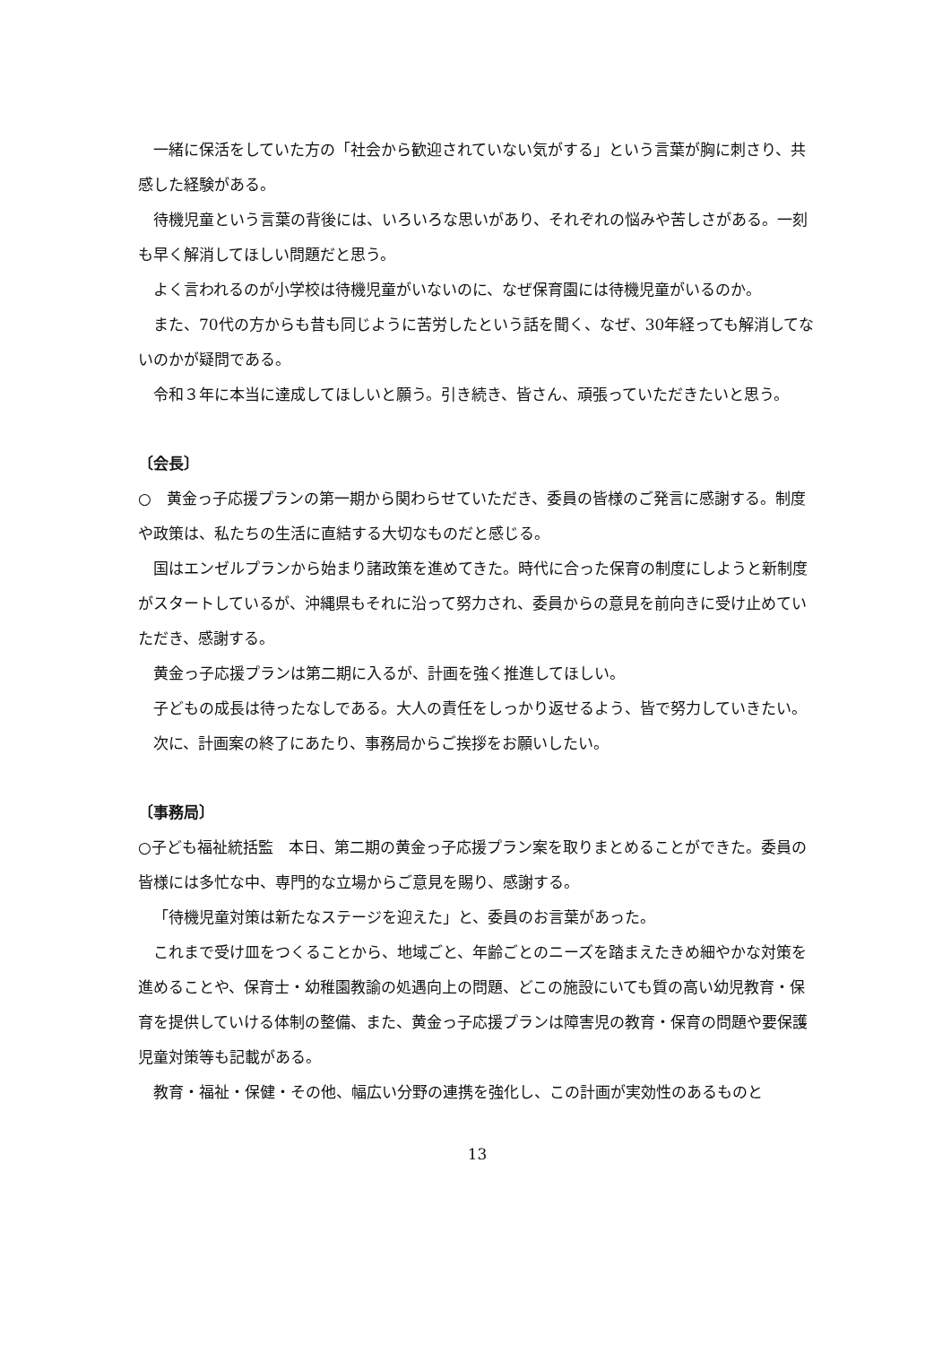一緒に保活をしていた方の「社会から歓迎されていない気がする」という言葉が胸に刺さり、共感した経験がある。
待機児童という言葉の背後には、いろいろな思いがあり、それぞれの悩みや苦しさがある。一刻も早く解消してほしい問題だと思う。
よく言われるのが小学校は待機児童がいないのに、なぜ保育園には待機児童がいるのか。
また、70代の方からも昔も同じように苦労したという話を聞く、なぜ、30年経っても解消してないのかが疑問である。
令和３年に本当に達成してほしいと願う。引き続き、皆さん、頑張っていただきたいと思う。
〔会長〕
○　黄金っ子応援プランの第一期から関わらせていただき、委員の皆様のご発言に感謝する。制度や政策は、私たちの生活に直結する大切なものだと感じる。
国はエンゼルプランから始まり諸政策を進めてきた。時代に合った保育の制度にしようと新制度がスタートしているが、沖縄県もそれに沿って努力され、委員からの意見を前向きに受け止めていただき、感謝する。
黄金っ子応援プランは第二期に入るが、計画を強く推進してほしい。
子どもの成長は待ったなしである。大人の責任をしっかり返せるよう、皆で努力していきたい。
次に、計画案の終了にあたり、事務局からご挨拶をお願いしたい。
〔事務局〕
○子ども福祉統括監　本日、第二期の黄金っ子応援プラン案を取りまとめることができた。委員の皆様には多忙な中、専門的な立場からご意見を賜り、感謝する。
「待機児童対策は新たなステージを迎えた」と、委員のお言葉があった。
これまで受け皿をつくることから、地域ごと、年齢ごとのニーズを踏まえたきめ細やかな対策を進めることや、保育士・幼稚園教諭の処遇向上の問題、どこの施設にいても質の高い幼児教育・保育を提供していける体制の整備、また、黄金っ子応援プランは障害児の教育・保育の問題や要保護児童対策等も記載がある。
教育・福祉・保健・その他、幅広い分野の連携を強化し、この計画が実効性のあるものと
13